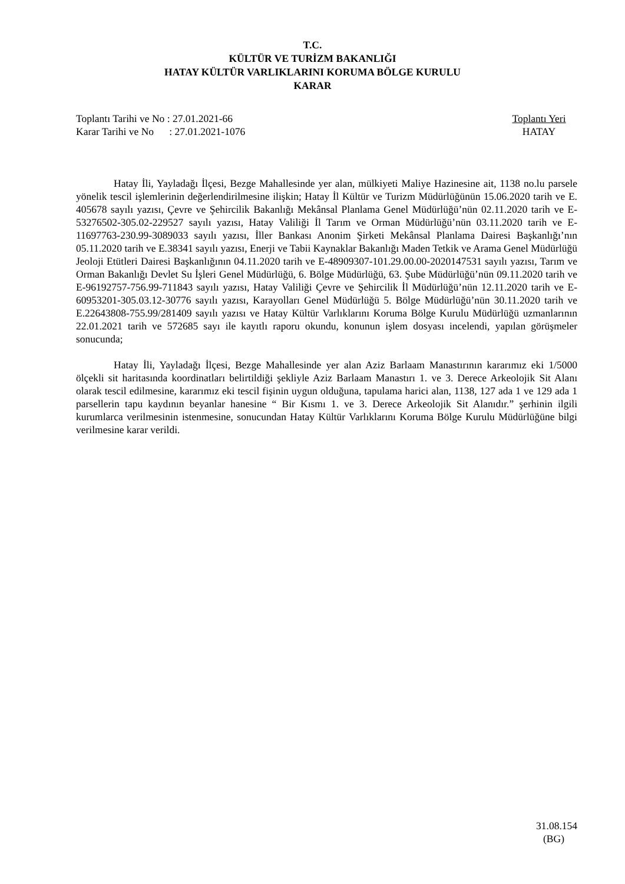T.C.
KÜLTÜR VE TURİZM BAKANLIĞI
HATAY KÜLTÜR VARLIKLARINI KORUMA BÖLGE KURULU
KARAR
Toplantı Tarihi ve No : 27.01.2021-66 Toplantı Yeri
Karar Tarihi ve No : 27.01.2021-1076 HATAY
Hatay İli, Yayladağı İlçesi, Bezge Mahallesinde yer alan, mülkiyeti Maliye Hazinesine ait, 1138 no.lu parsele yönelik tescil işlemlerinin değerlendirilmesine ilişkin; Hatay İl Kültür ve Turizm Müdürlüğünün 15.06.2020 tarih ve E. 405678 sayılı yazısı, Çevre ve Şehircilik Bakanlığı Mekânsal Planlama Genel Müdürlüğü’nün 02.11.2020 tarih ve E-53276502-305.02-229527 sayılı yazısı, Hatay Valiliği İl Tarım ve Orman Müdürlüğü’nün 03.11.2020 tarih ve E-11697763-230.99-3089033 sayılı yazısı, İller Bankası Anonim Şirketi Mekânsal Planlama Dairesi Başkanlığı’nın 05.11.2020 tarih ve E.38341 sayılı yazısı, Enerji ve Tabii Kaynaklar Bakanlığı Maden Tetkik ve Arama Genel Müdürlüğü Jeoloji Etütleri Dairesi Başkanlığının 04.11.2020 tarih ve E-48909307-101.29.00.00-2020147531 sayılı yazısı, Tarım ve Orman Bakanlığı Devlet Su İşleri Genel Müdürlüğü, 6. Bölge Müdürlüğü, 63. Şube Müdürlüğü’nün 09.11.2020 tarih ve E-96192757-756.99-711843 sayılı yazısı, Hatay Valiliği Çevre ve Şehircilik İl Müdürlüğü’nün 12.11.2020 tarih ve E-60953201-305.03.12-30776 sayılı yazısı, Karayolları Genel Müdürlüğü 5. Bölge Müdürlüğü’nün 30.11.2020 tarih ve E.22643808-755.99/281409 sayılı yazısı ve Hatay Kültür Varlıklarını Koruma Bölge Kurulu Müdürlüğü uzmanlarının 22.01.2021 tarih ve 572685 sayı ile kayıtlı raporu okundu, konunun işlem dosyası incelendi, yapılan görüşmeler sonucunda;
Hatay İli, Yayladağı İlçesi, Bezge Mahallesinde yer alan Aziz Barlaam Manastırının kararımız eki 1/5000 ölçekli sit haritasında koordinatları belirtildiği şekliyle Aziz Barlaam Manastırı 1. ve 3. Derece Arkeolojik Sit Alanı olarak tescil edilmesine, kararımız eki tescil fişinin uygun olduğuna, tapulama harici alan, 1138, 127 ada 1 ve 129 ada 1 parsellerin tapu kaydının beyanlar hanesine “ Bir Kısmı 1. ve 3. Derece Arkeolojik Sit Alanıdır.” şerhinin ilgili kurumlarca verilmesinin istenmesine, sonucundan Hatay Kültür Varlıklarını Koruma Bölge Kurulu Müdürlüğüne bilgi verilmesine karar verildi.
31.08.154
(BG)